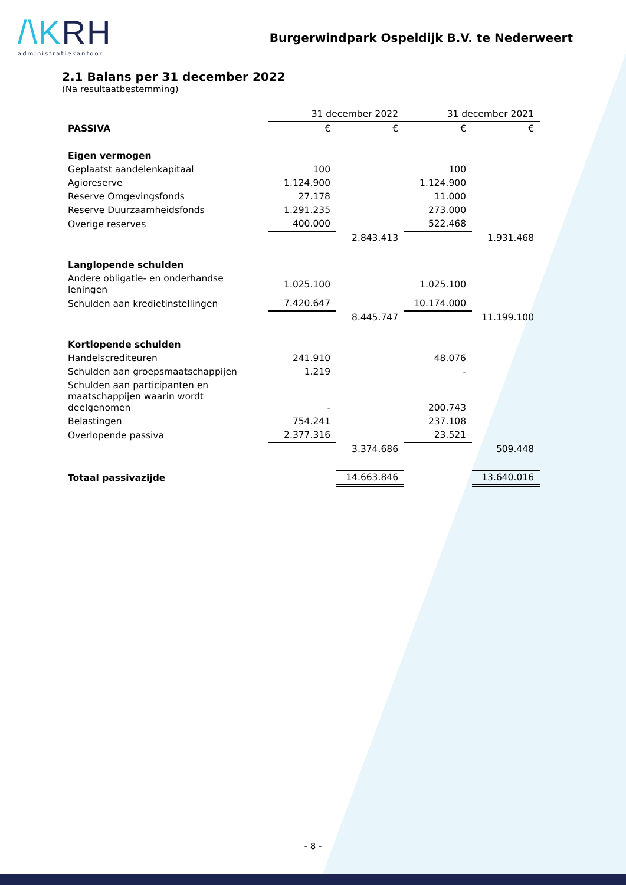/\KRH
administratiekantoor
Burgerwindpark Ospeldijk B.V. te Nederweert
2.1 Balans per 31 december 2022
(Na resultaatbestemming)
| | 31 december 2022 | | 31 december 2021 | |
| PASSIVA | € | € | € | € |
| Eigen vermogen | | | | |
| Geplaatst aandelenkapitaal | 100 | | 100 | |
| Agioreserve | 1.124.900 | | 1.124.900 | |
| Reserve Omgevingsfonds | 27.178 | | 11.000 | |
| Reserve Duurzaamheidsfonds | 1.291.235 | | 273.000 | |
| Overige reserves | 400.000 | | 522.468 | |
| | | 2.843.413 | | 1.931.468 |
| Langlopende schulden | | | | |
| Andere obligatie- en onderhandse leningen | 1.025.100 | | 1.025.100 | |
| Schulden aan kredietinstellingen | 7.420.647 | | 10.174.000 | |
| | | 8.445.747 | | 11.199.100 |
| Kortlopende schulden | | | | |
| Handelscrediteuren | 241.910 | | 48.076 | |
| Schulden aan groepsmaatschappijen | 1.219 | | - | |
| Schulden aan participanten en maatschappijen waarin wordt deelgenomen | - | | 200.743 | |
| Belastingen | 754.241 | | 237.108 | |
| Overlopende passiva | 2.377.316 | | 23.521 | |
| | | 3.374.686 | | 509.448 |
| Totaal passivazijde | | 14.663.846 | | 13.640.016 |
- 8 -